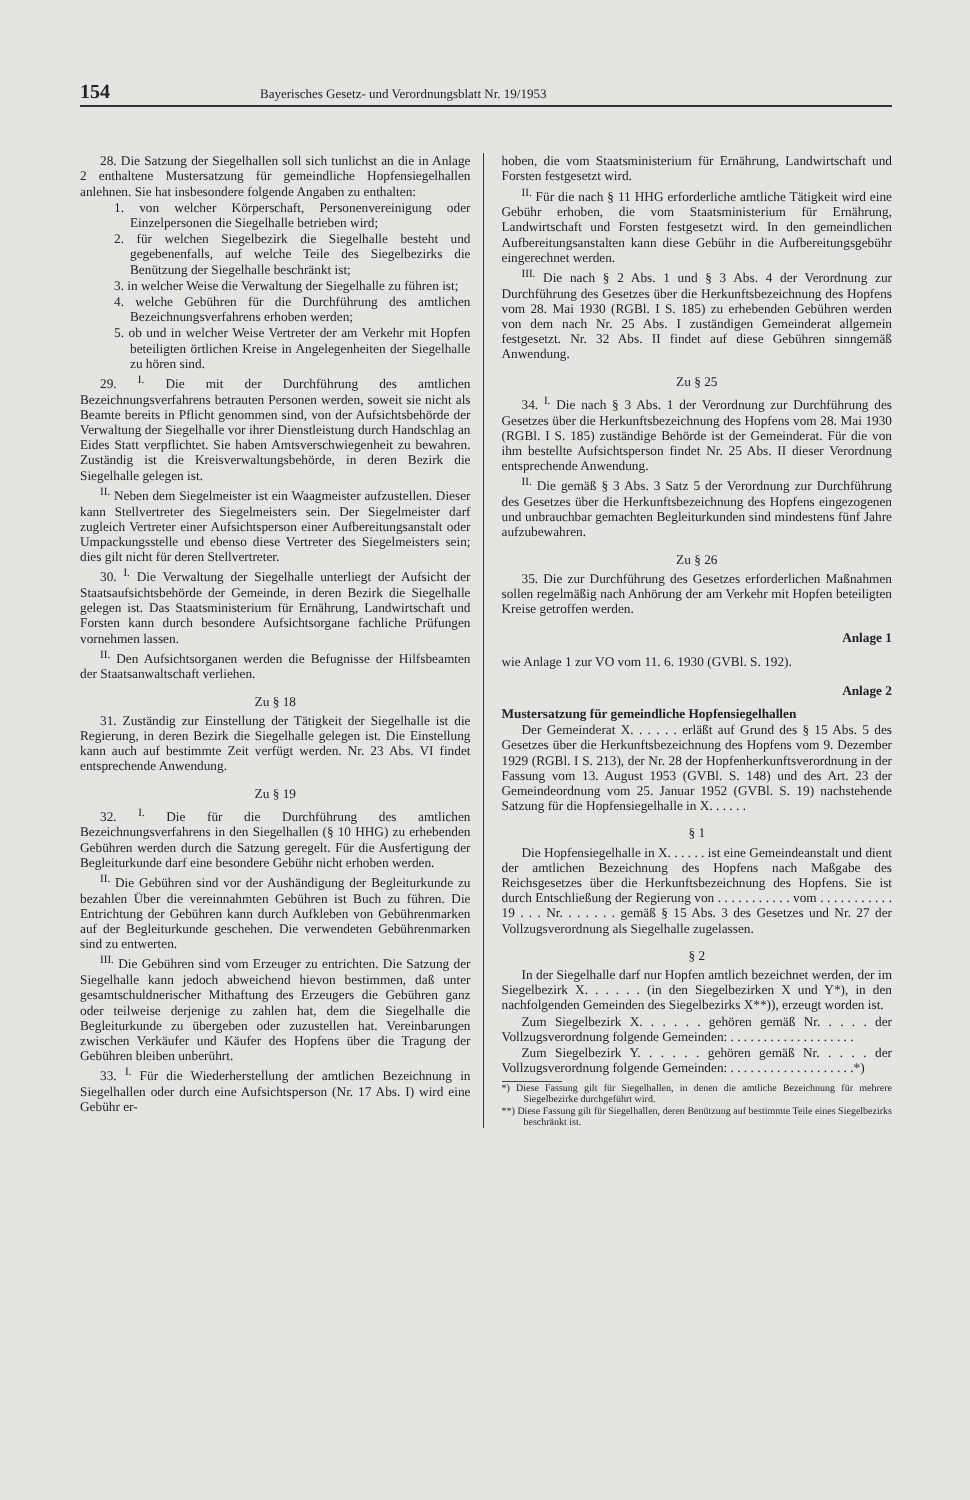154 Bayerisches Gesetz- und Verordnungsblatt Nr. 19/1953
28. Die Satzung der Siegelhallen soll sich tunlichst an die in Anlage 2 enthaltene Mustersatzung für gemeindliche Hopfensiegelhallen anlehnen. Sie hat insbesondere folgende Angaben zu enthalten:
1. von welcher Körperschaft, Personenvereinigung oder Einzelpersonen die Siegelhalle betrieben wird;
2. für welchen Siegelbezirk die Siegelhalle besteht und gegebenenfalls, auf welche Teile des Siegelbezirks die Benützung der Siegelhalle beschränkt ist;
3. in welcher Weise die Verwaltung der Siegelhalle zu führen ist;
4. welche Gebühren für die Durchführung des amtlichen Bezeichnungsverfahrens erhoben werden;
5. ob und in welcher Weise Vertreter der am Verkehr mit Hopfen beteiligten örtlichen Kreise in Angelegenheiten der Siegelhalle zu hören sind.
29. <sup>I.</sup> Die mit der Durchführung des amtlichen Bezeichnungsverfahrens betrauten Personen werden, soweit sie nicht als Beamte bereits in Pflicht genommen sind, von der Aufsichtsbehörde der Verwaltung der Siegelhalle vor ihrer Dienstleistung durch Handschlag an Eides Statt verpflichtet. Sie haben Amtsverschwiegenheit zu bewahren. Zuständig ist die Kreisverwaltungsbehörde, in deren Bezirk die Siegelhalle gelegen ist.
<sup>II.</sup> Neben dem Siegelmeister ist ein Waagmeister aufzustellen. Dieser kann Stellvertreter des Siegelmeisters sein. Der Siegelmeister darf zugleich Vertreter einer Aufsichtsperson einer Aufbereitungsanstalt oder Umpackungsstelle und ebenso diese Vertreter des Siegelmeisters sein; dies gilt nicht für deren Stellvertreter.
30. <sup>I.</sup> Die Verwaltung der Siegelhalle unterliegt der Aufsicht der Staatsaufsichtsbehörde der Gemeinde, in deren Bezirk die Siegelhalle gelegen ist. Das Staatsministerium für Ernährung, Landwirtschaft und Forsten kann durch besondere Aufsichtsorgane fachliche Prüfungen vornehmen lassen.
<sup>II.</sup> Den Aufsichtsorganen werden die Befugnisse der Hilfsbeamten der Staatsanwaltschaft verliehen.
Zu § 18
31. Zuständig zur Einstellung der Tätigkeit der Siegelhalle ist die Regierung, in deren Bezirk die Siegelhalle gelegen ist. Die Einstellung kann auch auf bestimmte Zeit verfügt werden. Nr. 23 Abs. VI findet entsprechende Anwendung.
Zu § 19
32. <sup>I.</sup> Die für die Durchführung des amtlichen Bezeichnungsverfahrens in den Siegelhallen (§ 10 HHG) zu erhebenden Gebühren werden durch die Satzung geregelt. Für die Ausfertigung der Begleiturkunde darf eine besondere Gebühr nicht erhoben werden.
<sup>II.</sup> Die Gebühren sind vor der Aushändigung der Begleiturkunde zu bezahlen Über die vereinnahmten Gebühren ist Buch zu führen. Die Entrichtung der Gebühren kann durch Aufkleben von Gebührenmarken auf der Begleiturkunde geschehen. Die verwendeten Gebührenmarken sind zu entwerten.
<sup>III.</sup> Die Gebühren sind vom Erzeuger zu entrichten. Die Satzung der Siegelhalle kann jedoch abweichend hievon bestimmen, daß unter gesamtschuldnerischer Mithaftung des Erzeugers die Gebühren ganz oder teilweise derjenige zu zahlen hat, dem die Siegelhalle die Begleiturkunde zu übergeben oder zuzustellen hat. Vereinbarungen zwischen Verkäufer und Käufer des Hopfens über die Tragung der Gebühren bleiben unberührt.
33. <sup>I.</sup> Für die Wiederherstellung der amtlichen Bezeichnung in Siegelhallen oder durch eine Aufsichtsperson (Nr. 17 Abs. I) wird eine Gebühr er-
hoben, die vom Staatsministerium für Ernährung, Landwirtschaft und Forsten festgesetzt wird.
<sup>II.</sup> Für die nach § 11 HHG erforderliche amtliche Tätigkeit wird eine Gebühr erhoben, die vom Staatsministerium für Ernährung, Landwirtschaft und Forsten festgesetzt wird. In den gemeindlichen Aufbereitungsanstalten kann diese Gebühr in die Aufbereitungsgebühr eingerechnet werden.
<sup>III.</sup> Die nach § 2 Abs. 1 und § 3 Abs. 4 der Verordnung zur Durchführung des Gesetzes über die Herkunftsbezeichnung des Hopfens vom 28. Mai 1930 (RGBl. I S. 185) zu erhebenden Gebühren werden von dem nach Nr. 25 Abs. I zuständigen Gemeinderat allgemein festgesetzt. Nr. 32 Abs. II findet auf diese Gebühren sinngemäß Anwendung.
Zu § 25
34. <sup>I.</sup> Die nach § 3 Abs. 1 der Verordnung zur Durchführung des Gesetzes über die Herkunftsbezeichnung des Hopfens vom 28. Mai 1930 (RGBl. I S. 185) zuständige Behörde ist der Gemeinderat. Für die von ihm bestellte Aufsichtsperson findet Nr. 25 Abs. II dieser Verordnung entsprechende Anwendung.
<sup>II.</sup> Die gemäß § 3 Abs. 3 Satz 5 der Verordnung zur Durchführung des Gesetzes über die Herkunftsbezeichnung des Hopfens eingezogenen und unbrauchbar gemachten Begleiturkunden sind mindestens fünf Jahre aufzubewahren.
Zu § 26
35. Die zur Durchführung des Gesetzes erforderlichen Maßnahmen sollen regelmäßig nach Anhörung der am Verkehr mit Hopfen beteiligten Kreise getroffen werden.
Anlage 1
wie Anlage 1 zur VO vom 11. 6. 1930 (GVBl. S. 192).
Anlage 2
Mustersatzung für gemeindliche Hopfensiegelhallen
Der Gemeinderat X. . . . . . erläßt auf Grund des § 15 Abs. 5 des Gesetzes über die Herkunftsbezeichnung des Hopfens vom 9. Dezember 1929 (RGBl. I S. 213), der Nr. 28 der Hopfenherkunftsverordnung in der Fassung vom 13. August 1953 (GVBl. S. 148) und des Art. 23 der Gemeindeordnung vom 25. Januar 1952 (GVBl. S. 19) nachstehende Satzung für die Hopfensiegelhalle in X. . . . . .
§ 1
Die Hopfensiegelhalle in X. . . . . . ist eine Gemeindeanstalt und dient der amtlichen Bezeichnung des Hopfens nach Maßgabe des Reichsgesetzes über die Herkunftsbezeichnung des Hopfens. Sie ist durch Entschließung der Regierung von . . . . . . . . . . . vom . . . . . . . . . . . 19 . . . Nr. . . . . . . gemäß § 15 Abs. 3 des Gesetzes und Nr. 27 der Vollzugsverordnung als Siegelhalle zugelassen.
§ 2
In der Siegelhalle darf nur Hopfen amtlich bezeichnet werden, der im Siegelbezirk X. . . . . . (in den Siegelbezirken X und Y*), in den nachfolgenden Gemeinden des Siegelbezirks X**)), erzeugt worden ist.
Zum Siegelbezirk X. . . . . . gehören gemäß Nr. . . . . der Vollzugsverordnung folgende Gemeinden: . . . . . . . . . . . . . . . . . . .
Zum Siegelbezirk Y. . . . . . gehören gemäß Nr. . . . . der Vollzugsverordnung folgende Gemeinden: . . . . . . . . . . . . . . . . . . .*)
*) Diese Fassung gilt für Siegelhallen, in denen die amtliche Bezeichnung für mehrere Siegelbezirke durchgeführt wird.
**) Diese Fassung gilt für Siegelhallen, deren Benützung auf bestimmte Teile eines Siegelbezirks beschränkt ist.